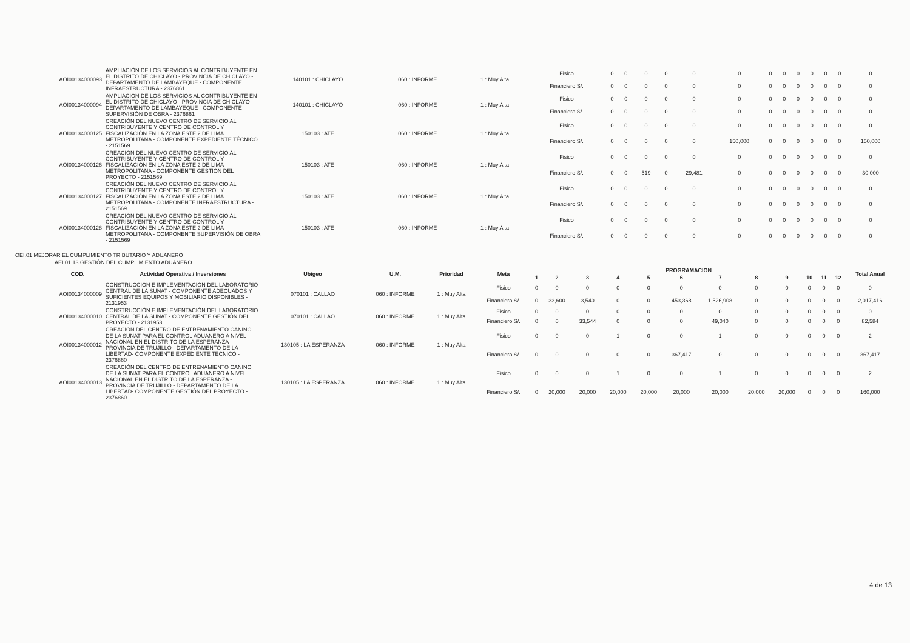| AOI00134000093 | AMPLIACIÓN DE LOS SERVICIOS AL CONTRIBUYENTE EN EL DISTRITO DE CHICLAYO - PROVINCIA DE CHICLAYO - DEPARTAMENTO DE LAMBAYEQUE - COMPONENTE INFRAESTRUCTURA - 2376861 | 140101 : CHICLAYO | 060 : INFORME | 1 : Muy Alta | Fisico | 0 | 0 | 0 | 0 | 0 | 0 | 0 | 0 | 0 | 0 | 0 | 0 | 0 |
| | | | | | Financiero S/. | 0 | 0 | 0 | 0 | 0 | 0 | 0 | 0 | 0 | 0 | 0 | 0 | 0 |
| AOI00134000094 | AMPLIACIÓN DE LOS SERVICIOS AL CONTRIBUYENTE EN EL DISTRITO DE CHICLAYO - PROVINCIA DE CHICLAYO - DEPARTAMENTO DE LAMBAYEQUE - COMPONENTE SUPERVISIÓN DE OBRA - 2376861 | 140101 : CHICLAYO | 060 : INFORME | 1 : Muy Alta | Fisico | 0 | 0 | 0 | 0 | 0 | 0 | 0 | 0 | 0 | 0 | 0 | 0 | 0 |
| | | | | | Financiero S/. | 0 | 0 | 0 | 0 | 0 | 0 | 0 | 0 | 0 | 0 | 0 | 0 | 0 |
| AOI00134000125 | CREACIÓN DEL NUEVO CENTRO DE SERVICIO AL CONTRIBUYENTE Y CENTRO DE CONTROL Y FISCALIZACIÓN EN LA ZONA ESTE 2 DE LIMA METROPOLITANA - COMPONENTE EXPEDIENTE TÉCNICO - 2151569 | 150103 : ATE | 060 : INFORME | 1 : Muy Alta | Fisico | 0 | 0 | 0 | 0 | 0 | 0 | 0 | 0 | 0 | 0 | 0 | 0 | 0 |
| | | | | | Financiero S/. | 0 | 0 | 0 | 0 | 0 | 150,000 | 0 | 0 | 0 | 0 | 0 | 0 | 150,000 |
| AOI00134000126 | CREACIÓN DEL NUEVO CENTRO DE SERVICIO AL CONTRIBUYENTE Y CENTRO DE CONTROL Y FISCALIZACIÓN EN LA ZONA ESTE 2 DE LIMA METROPOLITANA - COMPONENTE GESTIÓN DEL PROYECTO - 2151569 | 150103 : ATE | 060 : INFORME | 1 : Muy Alta | Fisico | 0 | 0 | 0 | 0 | 0 | 0 | 0 | 0 | 0 | 0 | 0 | 0 | 0 |
| | | | | | Financiero S/. | 0 | 0 | 519 | 0 | 29,481 | 0 | 0 | 0 | 0 | 0 | 0 | 0 | 30,000 |
| AOI00134000127 | CREACIÓN DEL NUEVO CENTRO DE SERVICIO AL CONTRIBUYENTE Y CENTRO DE CONTROL Y FISCALIZACIÓN EN LA ZONA ESTE 2 DE LIMA METROPOLITANA - COMPONENTE INFRAESTRUCTURA - 2151569 | 150103 : ATE | 060 : INFORME | 1 : Muy Alta | Fisico | 0 | 0 | 0 | 0 | 0 | 0 | 0 | 0 | 0 | 0 | 0 | 0 | 0 |
| | | | | | Financiero S/. | 0 | 0 | 0 | 0 | 0 | 0 | 0 | 0 | 0 | 0 | 0 | 0 | 0 |
| AOI00134000128 | CREACIÓN DEL NUEVO CENTRO DE SERVICIO AL CONTRIBUYENTE Y CENTRO DE CONTROL Y FISCALIZACIÓN EN LA ZONA ESTE 2 DE LIMA METROPOLITANA - COMPONENTE SUPERVISIÓN DE OBRA - 2151569 | 150103 : ATE | 060 : INFORME | 1 : Muy Alta | Fisico | 0 | 0 | 0 | 0 | 0 | 0 | 0 | 0 | 0 | 0 | 0 | 0 | 0 |
| | | | | | Financiero S/. | 0 | 0 | 0 | 0 | 0 | 0 | 0 | 0 | 0 | 0 | 0 | 0 | 0 |
OEI.01 MEJORAR EL CUMPLIMIENTO TRIBUTARIO Y ADUANERO
AEI.01.13 GESTIÓN DEL CUMPLIMIENTO ADUANERO
| COD. | Actividad Operativa / Inversiones | Ubigeo | U.M. | Prioridad | Meta | PROGRAMACION | | | | | | | | | | | | Total Anual |
| --- | --- | --- | --- | --- | --- | --- | --- | --- | --- | --- | --- | --- | --- | --- | --- | --- | --- | --- |
| | | | | | | 1 | 2 | 3 | 4 | 5 | 6 | 7 | 8 | 9 | 10 | 11 | 12 | |
| AOI00134000009 | CONSTRUCCIÓN E IMPLEMENTACIÓN DEL LABORATORIO CENTRAL DE LA SUNAT - COMPONENTE ADECUADOS Y SUFICIENTES EQUIPOS Y MOBILIARIO DISPONIBLES - 2131953 | 070101 : CALLAO | 060 : INFORME | 1 : Muy Alta | Fisico | 0 | 0 | 0 | 0 | 0 | 0 | 0 | 0 | 0 | 0 | 0 | 0 | 0 |
| | | | | | Financiero S/. | 0 | 33,600 | 3,540 | 0 | 0 | 453,368 | 1,526,908 | 0 | 0 | 0 | 0 | 0 | 2,017,416 |
| AOI00134000010 | CONSTRUCCIÓN E IMPLEMENTACIÓN DEL LABORATORIO CENTRAL DE LA SUNAT - COMPONENTE GESTIÓN DEL PROYECTO - 2131953 | 070101 : CALLAO | 060 : INFORME | 1 : Muy Alta | Fisico | 0 | 0 | 0 | 0 | 0 | 0 | 0 | 0 | 0 | 0 | 0 | 0 | 0 |
| | | | | | Financiero S/. | 0 | 0 | 33,544 | 0 | 0 | 0 | 49,040 | 0 | 0 | 0 | 0 | 0 | 82,584 |
| AOI00134000012 | CREACIÓN DEL CENTRO DE ENTRENAMIENTO CANINO DE LA SUNAT PARA EL CONTROL ADUANERO A NIVEL NACIONAL EN EL DISTRITO DE LA ESPERANZA - PROVINCIA DE TRUJILLO - DEPARTAMENTO DE LA LIBERTAD- COMPONENTE EXPEDIENTE TÉCNICO - 2376860 | 130105 : LA ESPERANZA | 060 : INFORME | 1 : Muy Alta | Fisico | 0 | 0 | 0 | 1 | 0 | 0 | 1 | 0 | 0 | 0 | 0 | 0 | 2 |
| | | | | | Financiero S/. | 0 | 0 | 0 | 0 | 0 | 367,417 | 0 | 0 | 0 | 0 | 0 | 0 | 367,417 |
| AOI00134000013 | CREACIÓN DEL CENTRO DE ENTRENAMIENTO CANINO DE LA SUNAT PARA EL CONTROL ADUANERO A NIVEL NACIONAL EN EL DISTRITO DE LA ESPERANZA - PROVINCIA DE TRUJILLO - DEPARTAMENTO DE LA LIBERTAD- COMPONENTE GESTIÓN DEL PROYECTO - 2376860 | 130105 : LA ESPERANZA | 060 : INFORME | 1 : Muy Alta | Fisico | 0 | 0 | 0 | 1 | 0 | 0 | 1 | 0 | 0 | 0 | 0 | 0 | 2 |
| | | | | | Financiero S/. | 0 | 20,000 | 20,000 | 20,000 | 20,000 | 20,000 | 20,000 | 20,000 | 20,000 | 0 | 0 | 0 | 160,000 |
4 de 13